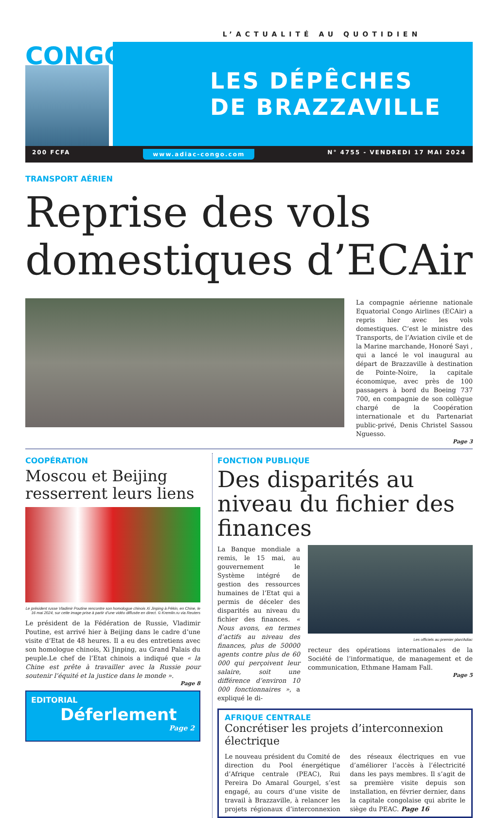L’ACTUALITÉ AU QUOTIDIEN
CONGO LES DÉPÊCHES
DE BRAZZAVILLE
200 FCFA www.adiac-congo.com N° 4755 - VENDREDI 17 MAI 2024
TRANSPORT AÉRIEN
Reprise des vols domestiques d’ECAir
La compagnie aérienne nationale Equatorial Congo Airlines (ECAir) a repris hier avec les vols domestiques. C’est le ministre des Transports, de l’Aviation civile et de la Marine marchande, Honoré Sayi , qui a lancé le vol inaugural au départ de Brazzaville à destination de Pointe-Noire, la capitale économique, avec près de 100 passagers à bord du Boeing 737 700, en compagnie de son collègue chargé de la Coopération internationale et du Partenariat public-privé, Denis Christel Sassou Nguesso.
Page 3
COOPÉRATION
Moscou et Beijing resserrent leurs liens
Le président russe Vladimir Poutine rencontre son homologue chinois Xi Jinping à Pékin, en Chine, le 16 mai 2024, sur cette image prise à partir d’une vidéo diffusée en direct. © Kremlin.ru via Reuters
Le président de la Fédération de Russie, Vladimir Poutine, est arrivé hier à Beijing dans le cadre d’une visite d’Etat de 48 heures. Il a eu des entretiens avec son homologue chinois, Xi Jinping, au Grand Palais du peuple.Le chef de l’Etat chinois a indiqué que « la Chine est prête à travailler avec la Russie pour soutenir l’équité et la justice dans le monde ».
Page 8
EDITORIAL
Déferlement
Page 2
FONCTION PUBLIQUE
Des disparités au niveau du fichier des finances
La Banque mondiale a remis, le 15 mai, au gouvernement le Système intégré de gestion des ressources humaines de l’Etat qui a permis de déceler des disparités au niveau du fichier des finances. « Nous avons, en termes d’actifs au niveau des finances, plus de 50000 agents contre plus de 60 000 qui perçoivent leur salaire, soit une différence d’environ 10 000 fonctionnaires », a expliqué le di-
Les officiels au premier plan/Adiac
recteur des opérations internationales de la Société de l’informatique, de management et de communication, Ethmane Hamam Fall.
Page 5
AFRIQUE CENTRALE
Concrétiser les projets d’interconnexion électrique
Le nouveau président du Comité de direction du Pool énergétique d’Afrique centrale (PEAC), Rui Pereira Do Amaral Gourgel, s’est engagé, au cours d’une visite de travail à Brazzaville, à relancer les projets régionaux d’interconnexion des réseaux électriques en vue d’améliorer l’accès à l’électricité dans les pays membres. Il s’agit de sa première visite depuis son installation, en février dernier, dans la capitale congolaise qui abrite le siège du PEAC. Page 16